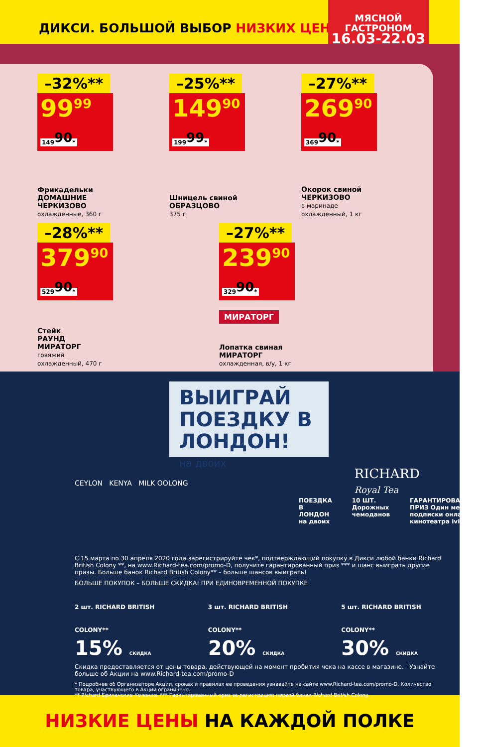ДИКСИ. БОЛЬШОЙ ВЫБОР НИЗКИХ ЦЕН!
МЯСНОЙ
ГАСТРОНОМ
16.03-22.03
–32%**
99<sup>99</sup> 149<sup>90</sup>*
Фрикадельки
ДОМАШНИЕ
ЧЕРКИЗОВО
охлажденные, 360 г
–25%**
149<sup>90</sup> 199<sup>99</sup>*
Шницель свиной
ОБРАЗЦОВО
375 г
–27%**
269<sup>90</sup> 369<sup>90</sup>*
Окорок свиной
ЧЕРКИЗОВО
в маринаде
охлажденный, 1 кг
–28%**
379<sup>90</sup> 529<sup>90</sup>*
Стейк
РАУНД
МИРАТОРГ
говяжий
охлажденный, 470 г
–27%**
239<sup>90</sup> 329<sup>90</sup>*
МИРАТОРГ
Лопатка свиная
МИРАТОРГ
охлажденная, в/у, 1 кг
ВЫИГРАЙ ПОЕЗДКУ В ЛОНДОН!
на двоих
RICHARD
Royal Tea
CEYLON KENYA MILK OOLONG
ПОЕЗДКА В ЛОНДОН на двоих 10 ШТ. Дорожных чемоданов ГАРАНТИРОВАННЫЙ ПРИЗ Один месяц подписки онлайн-кинотеатра ivi
С 15 марта по 30 апреля 2020 года зарегистрируйте чек*, подтверждающий покупку в Дикси любой банки Richard British Colony **, на www.Richard-tea.com/promo-D, получите гарантированный приз *** и шанс выиграть другие призы. Больше банок Richard British Colony** – больше шансов выиграть!
БОЛЬШЕ ПОКУПОК – БОЛЬШЕ СКИДКА! ПРИ ЕДИНОВРЕМЕННОЙ ПОКУПКЕ
2 шт. RICHARD BRITISH COLONY**
15% СКИДКА
3 шт. RICHARD BRITISH COLONY**
20% СКИДКА
5 шт. RICHARD BRITISH COLONY**
30% СКИДКА
Скидка предоставляется от цены товара, действующей на момент пробития чека на кассе в магазине. Узнайте больше об Акции на www.Richard-tea.com/promo-D
* Подробнее об Организаторе Акции, сроках и правилах ее проведения узнавайте на сайте www.Richard-tea.com/promo-D. Количество товара, участвующего в Акции ограничено.
** Richard Британские Колонии. *** Гарантированный приз за регистрацию первой банки Richard British Colony.
НИЗКИЕ ЦЕНЫ НА КАЖДОЙ ПОЛКЕ